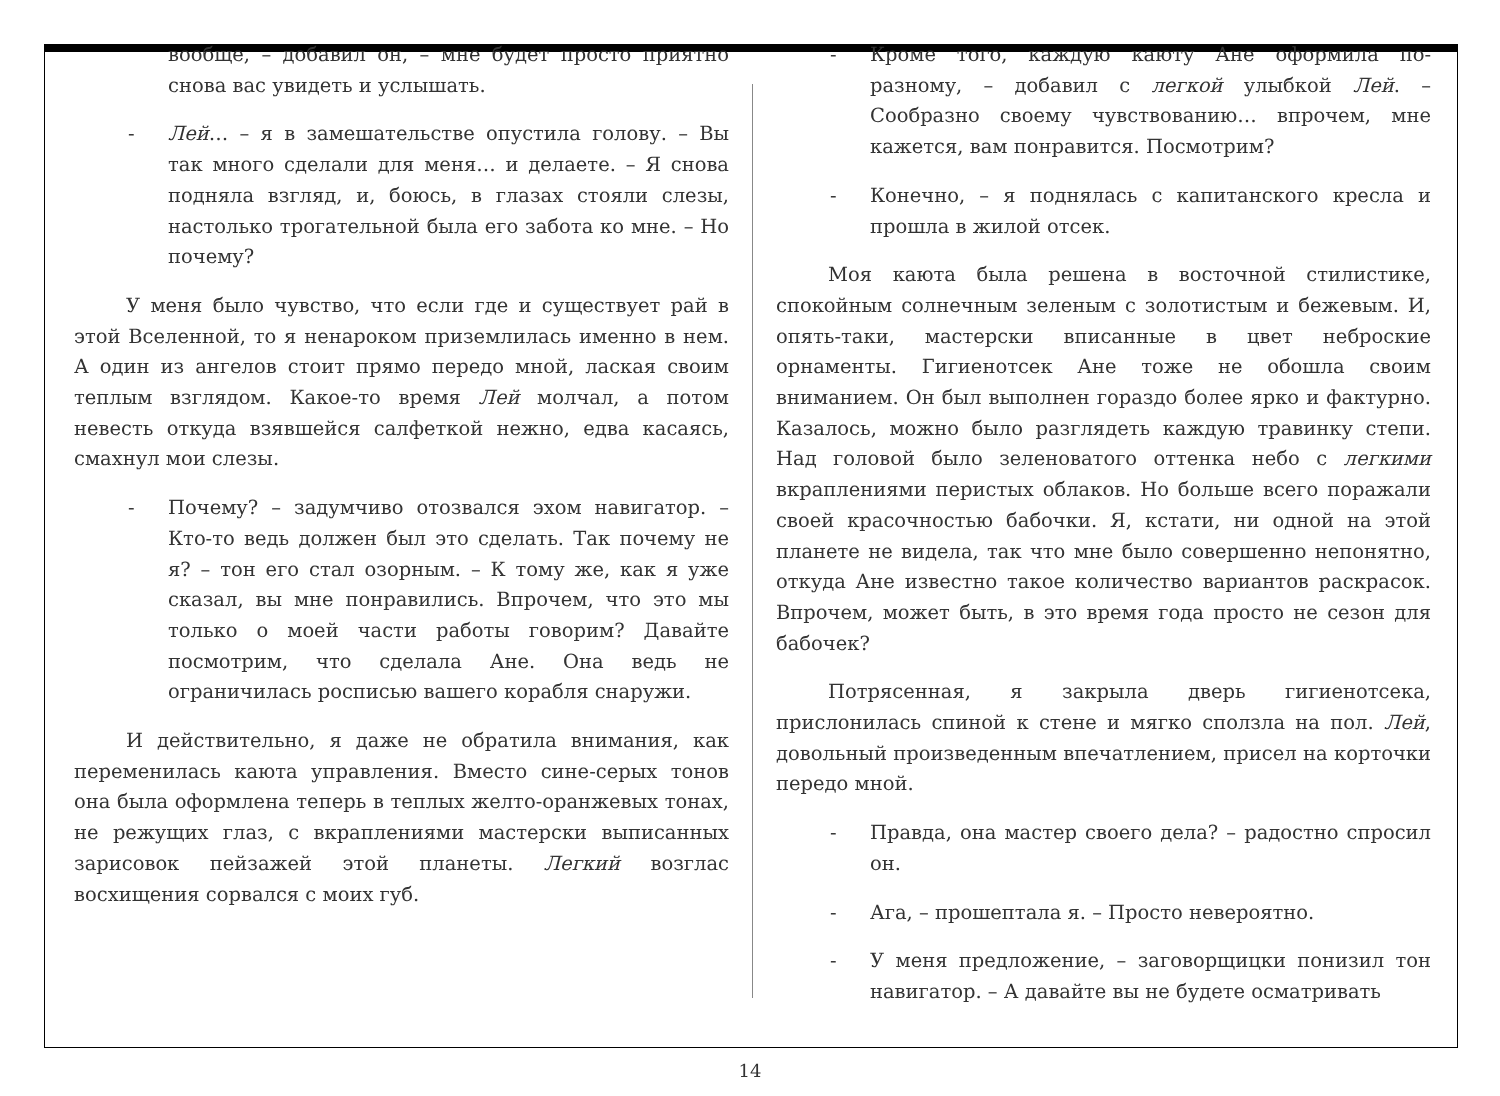вообще, – добавил он, – мне будет просто приятно снова вас увидеть и услышать.
- Лей… – я в замешательстве опустила голову. – Вы так много сделали для меня… и делаете. – Я снова подняла взгляд, и, боюсь, в глазах стояли слезы, настолько трогательной была его забота ко мне. – Но почему?
У меня было чувство, что если где и существует рай в этой Вселенной, то я ненароком приземлилась именно в нем. А один из ангелов стоит прямо передо мной, лаская своим теплым взглядом. Какое-то время Лей молчал, а потом невесть откуда взявшейся салфеткой нежно, едва касаясь, смахнул мои слезы.
- Почему? – задумчиво отозвался эхом навигатор. – Кто-то ведь должен был это сделать. Так почему не я? – тон его стал озорным. – К тому же, как я уже сказал, вы мне понравились. Впрочем, что это мы только о моей части работы говорим? Давайте посмотрим, что сделала Ане. Она ведь не ограничилась росписью вашего корабля снаружи.
И действительно, я даже не обратила внимания, как переменилась каюта управления. Вместо сине-серых тонов она была оформлена теперь в теплых желто-оранжевых тонах, не режущих глаз, с вкраплениями мастерски выписанных зарисовок пейзажей этой планеты. Легкий возглас восхищения сорвался с моих губ.
- Кроме того, каждую каюту Ане оформила по-разному, – добавил с легкой улыбкой Лей. – Сообразно своему чувствованию… впрочем, мне кажется, вам понравится. Посмотрим?
- Конечно, – я поднялась с капитанского кресла и прошла в жилой отсек.
Моя каюта была решена в восточной стилистике, спокойным солнечным зеленым с золотистым и бежевым. И, опять-таки, мастерски вписанные в цвет неброские орнаменты. Гигиенотсек Ане тоже не обошла своим вниманием. Он был выполнен гораздо более ярко и фактурно. Казалось, можно было разглядеть каждую травинку степи. Над головой было зеленоватого оттенка небо с легкими вкраплениями перистых облаков. Но больше всего поражали своей красочностью бабочки. Я, кстати, ни одной на этой планете не видела, так что мне было совершенно непонятно, откуда Ане известно такое количество вариантов раскрасок. Впрочем, может быть, в это время года просто не сезон для бабочек?
Потрясенная, я закрыла дверь гигиенотсека, прислонилась спиной к стене и мягко сползла на пол. Лей, довольный произведенным впечатлением, присел на корточки передо мной.
- Правда, она мастер своего дела? – радостно спросил он.
- Ага, – прошептала я. – Просто невероятно.
- У меня предложение, – заговорщицки понизил тон навигатор. – А давайте вы не будете осматривать
14